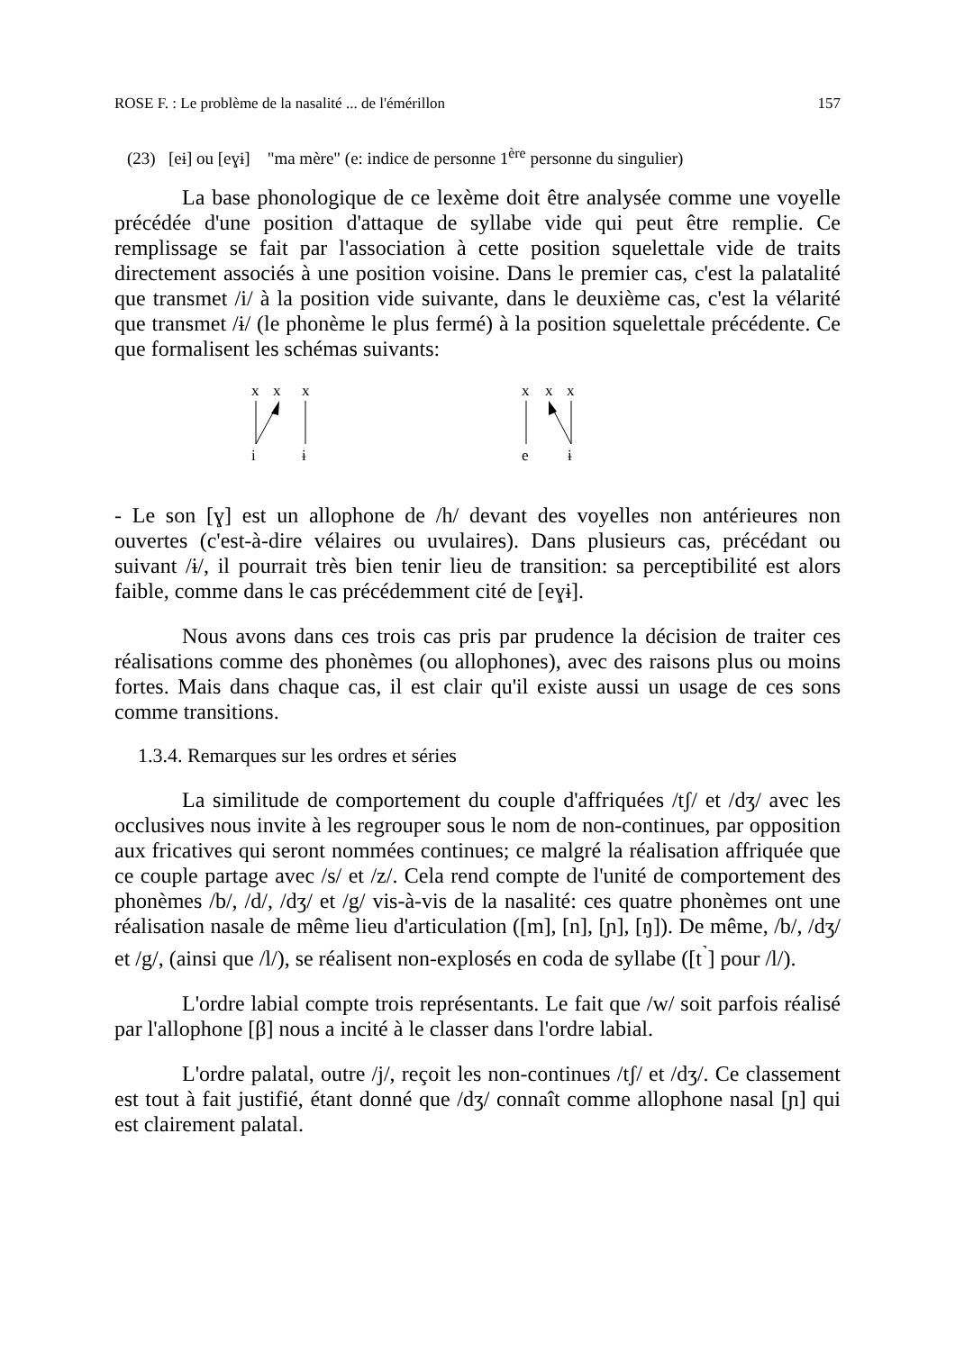ROSE F. : Le problème de la nasalité ... de l'émérillon 157
(23) [eɨ] ou [eɣɨ] "ma mère" (e: indice de personne 1<sup>ère</sup> personne du singulier)
La base phonologique de ce lexème doit être analysée comme une voyelle précédée d'une position d'attaque de syllabe vide qui peut être remplie. Ce remplissage se fait par l'association à cette position squelettale vide de traits directement associés à une position voisine. Dans le premier cas, c'est la palatalité que transmet /i/ à la position vide suivante, dans le deuxième cas, c'est la vélarité que transmet /ɨ/ (le phonème le plus fermé) à la position squelettale précédente. Ce que formalisent les schémas suivants:
x
x
x
i
ɨ
x
x
x
e
ɨ
- Le son [ɣ] est un allophone de /h/ devant des voyelles non antérieures non ouvertes (c'est-à-dire vélaires ou uvulaires). Dans plusieurs cas, précédant ou suivant /ɨ/, il pourrait très bien tenir lieu de transition: sa perceptibilité est alors faible, comme dans le cas précédemment cité de [eɣɨ].
Nous avons dans ces trois cas pris par prudence la décision de traiter ces réalisations comme des phonèmes (ou allophones), avec des raisons plus ou moins fortes. Mais dans chaque cas, il est clair qu'il existe aussi un usage de ces sons comme transitions.
1.3.4. Remarques sur les ordres et séries
La similitude de comportement du couple d'affriquées /tʃ/ et /dʒ/ avec les occlusives nous invite à les regrouper sous le nom de non-continues, par opposition aux fricatives qui seront nommées continues; ce malgré la réalisation affriquée que ce couple partage avec /s/ et /z/. Cela rend compte de l'unité de comportement des phonèmes /b/, /d/, /dʒ/ et /g/ vis-à-vis de la nasalité: ces quatre phonèmes ont une réalisation nasale de même lieu d'articulation ([m], [n], [ɲ], [ŋ]). De même, /b/, /dʒ/ et /g/, (ainsi que /l/), se réalisent non-explosés en coda de syllabe ([t<sup>˺</sup>] pour /l/).
L'ordre labial compte trois représentants. Le fait que /w/ soit parfois réalisé par l'allophone [β] nous a incité à le classer dans l'ordre labial.
L'ordre palatal, outre /j/, reçoit les non-continues /tʃ/ et /dʒ/. Ce classement est tout à fait justifié, étant donné que /dʒ/ connaît comme allophone nasal [ɲ] qui est clairement palatal.